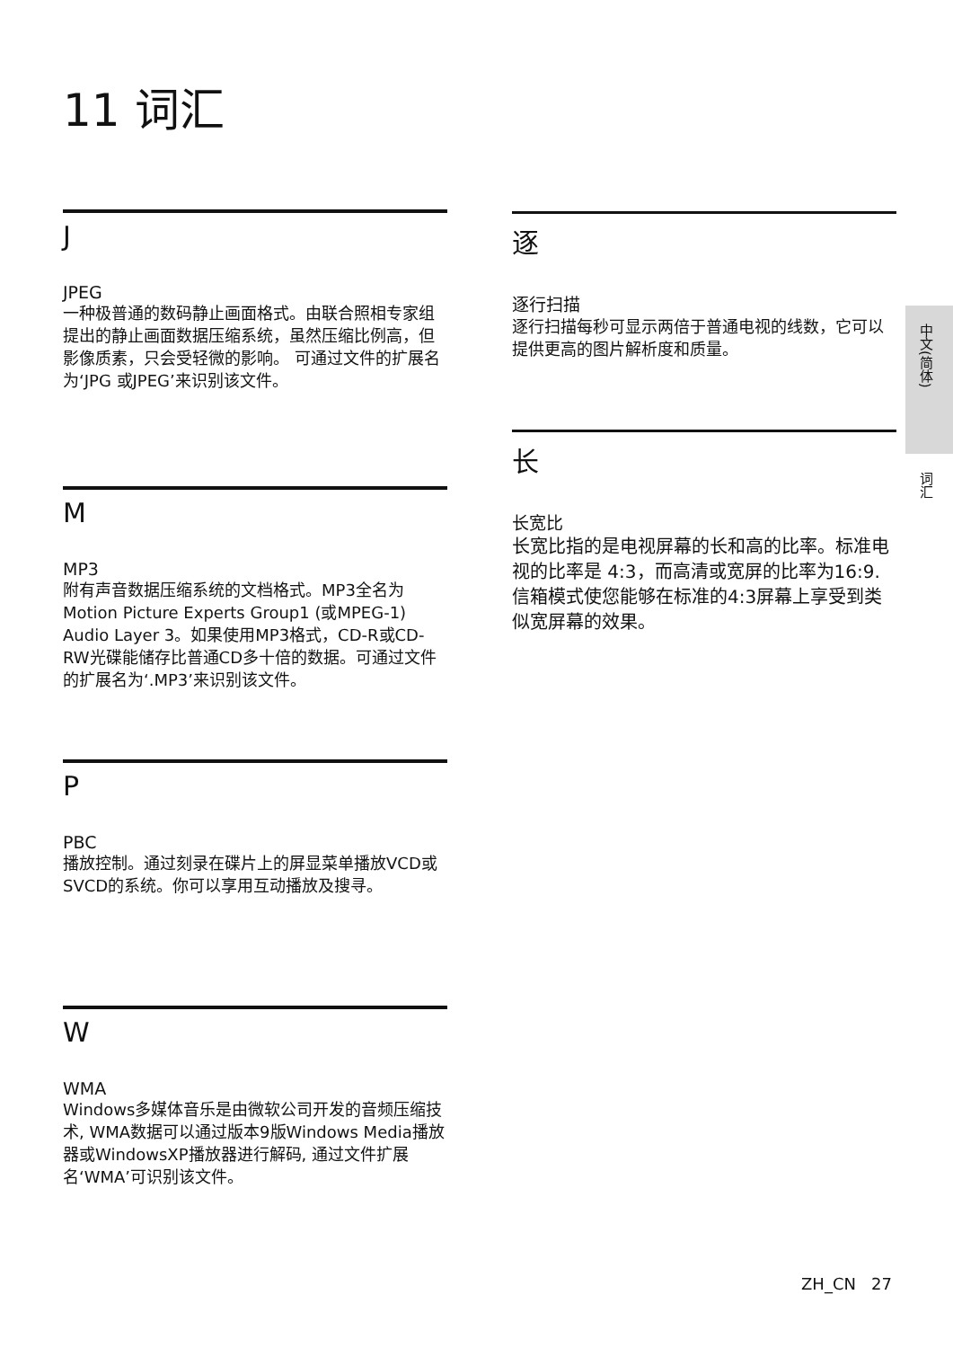11 词汇
J
JPEG
一种极普通的数码静止画面格式。由联合照相专家组提出的静止画面数据压缩系统，虽然压缩比例高，但影像质素，只会受轻微的影响。 可通过文件的扩展名为‘JPG 或JPEG’来识别该文件。
M
MP3
附有声音数据压缩系统的文档格式。MP3全名为Motion Picture Experts Group1 (或MPEG-1) Audio Layer 3。如果使用MP3格式，CD-R或CD-RW光碟能储存比普通CD多十倍的数据。可通过文件的扩展名为‘.MP3’来识别该文件。
P
PBC
播放控制。通过刻录在碟片上的屏显菜单播放VCD或SVCD的系统。你可以享用互动播放及搜寻。
W
WMA
Windows多媒体音乐是由微软公司开发的音频压缩技术, WMA数据可以通过版本9版Windows Media播放器或WindowsXP播放器进行解码, 通过文件扩展名‘WMA’可识别该文件。
逐
逐行扫描
逐行扫描每秒可显示两倍于普通电视的线数，它可以提供更高的图片解析度和质量。
长
长宽比
长宽比指的是电视屏幕的长和高的比率。标准电视的比率是 4:3，而高清或宽屏的比率为16:9. 信箱模式使您能够在标准的4:3屏幕上享受到类似宽屏幕的效果。
中文(简体)
词汇
ZH_CN 27